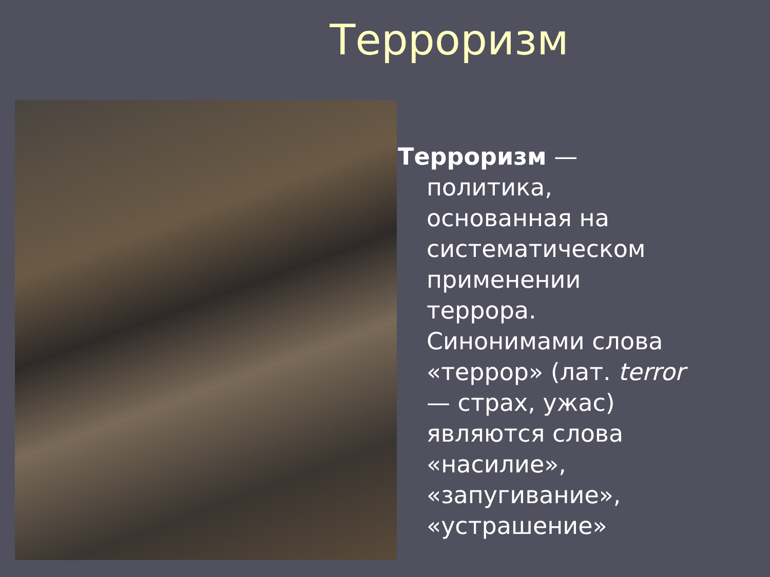Терроризм
Терроризм — политика, основанная на систематическом применении террора. Синонимами слова «террор» (лат. terror — страх, ужас) являются слова «насилие», «запугивание», «устрашение»